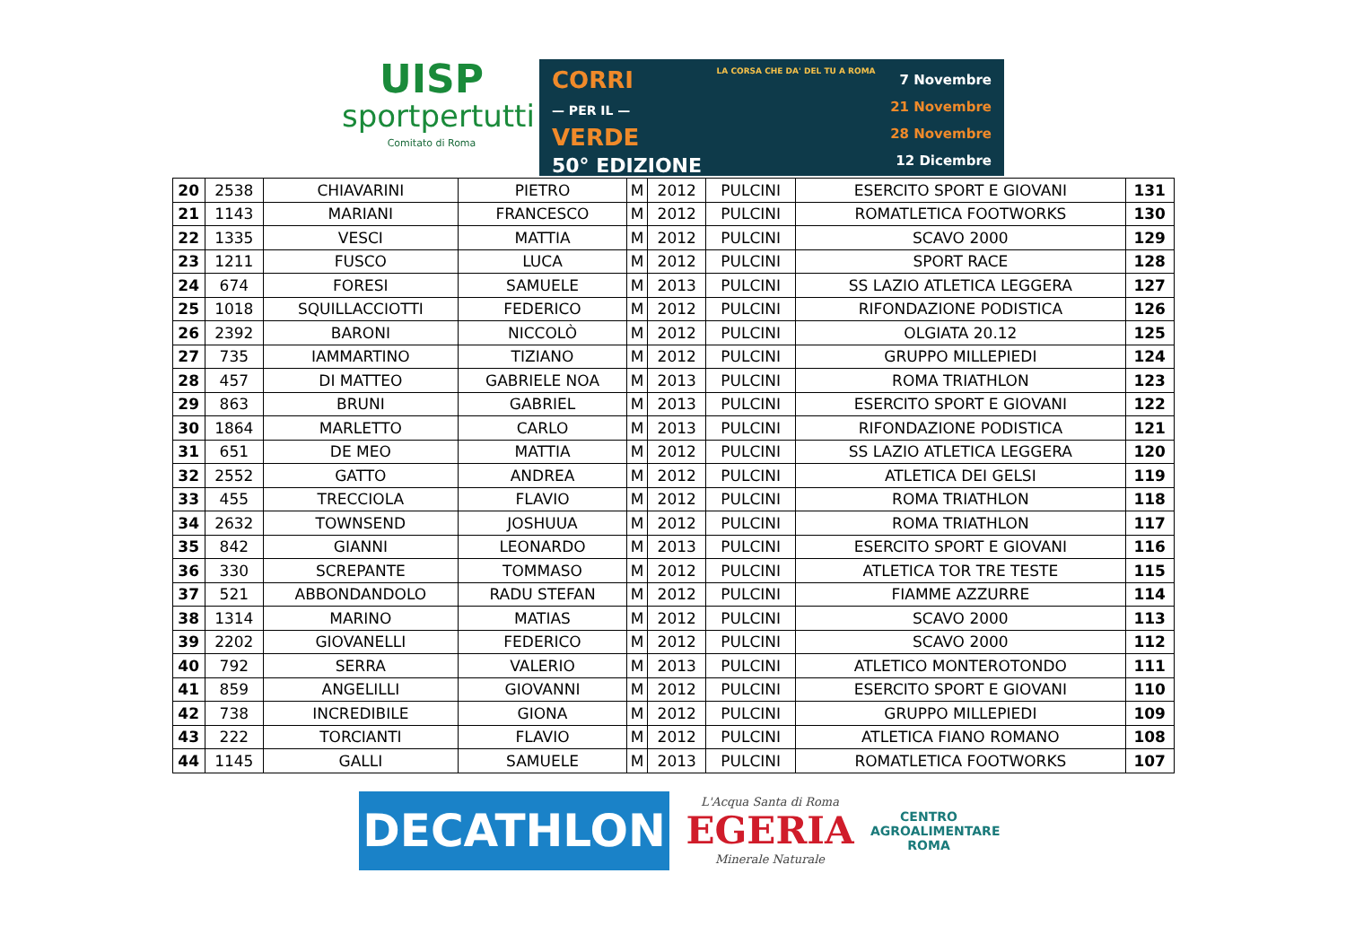UISP
sportpertutti
Comitato di Roma
CORRI
— PER IL —
VERDE
50° EDIZIONE
LA CORSA CHE DA' DEL TU A ROMA
7 Novembre
21 Novembre
28 Novembre
12 Dicembre
| 20 | 2538 | CHIAVARINI | PIETRO | M | 2012 | PULCINI | ESERCITO SPORT E GIOVANI | 131 |
| 21 | 1143 | MARIANI | FRANCESCO | M | 2012 | PULCINI | ROMATLETICA FOOTWORKS | 130 |
| 22 | 1335 | VESCI | MATTIA | M | 2012 | PULCINI | SCAVO 2000 | 129 |
| 23 | 1211 | FUSCO | LUCA | M | 2012 | PULCINI | SPORT RACE | 128 |
| 24 | 674 | FORESI | SAMUELE | M | 2013 | PULCINI | SS LAZIO ATLETICA LEGGERA | 127 |
| 25 | 1018 | SQUILLACCIOTTI | FEDERICO | M | 2012 | PULCINI | RIFONDAZIONE PODISTICA | 126 |
| 26 | 2392 | BARONI | NICCOLÒ | M | 2012 | PULCINI | OLGIATA 20.12 | 125 |
| 27 | 735 | IAMMARTINO | TIZIANO | M | 2012 | PULCINI | GRUPPO MILLEPIEDI | 124 |
| 28 | 457 | DI MATTEO | GABRIELE NOA | M | 2013 | PULCINI | ROMA TRIATHLON | 123 |
| 29 | 863 | BRUNI | GABRIEL | M | 2013 | PULCINI | ESERCITO SPORT E GIOVANI | 122 |
| 30 | 1864 | MARLETTO | CARLO | M | 2013 | PULCINI | RIFONDAZIONE PODISTICA | 121 |
| 31 | 651 | DE MEO | MATTIA | M | 2012 | PULCINI | SS LAZIO ATLETICA LEGGERA | 120 |
| 32 | 2552 | GATTO | ANDREA | M | 2012 | PULCINI | ATLETICA DEI GELSI | 119 |
| 33 | 455 | TRECCIOLA | FLAVIO | M | 2012 | PULCINI | ROMA TRIATHLON | 118 |
| 34 | 2632 | TOWNSEND | JOSHUUA | M | 2012 | PULCINI | ROMA TRIATHLON | 117 |
| 35 | 842 | GIANNI | LEONARDO | M | 2013 | PULCINI | ESERCITO SPORT E GIOVANI | 116 |
| 36 | 330 | SCREPANTE | TOMMASO | M | 2012 | PULCINI | ATLETICA TOR TRE TESTE | 115 |
| 37 | 521 | ABBONDANDOLO | RADU STEFAN | M | 2012 | PULCINI | FIAMME AZZURRE | 114 |
| 38 | 1314 | MARINO | MATIAS | M | 2012 | PULCINI | SCAVO 2000 | 113 |
| 39 | 2202 | GIOVANELLI | FEDERICO | M | 2012 | PULCINI | SCAVO 2000 | 112 |
| 40 | 792 | SERRA | VALERIO | M | 2013 | PULCINI | ATLETICO MONTEROTONDO | 111 |
| 41 | 859 | ANGELILLI | GIOVANNI | M | 2012 | PULCINI | ESERCITO SPORT E GIOVANI | 110 |
| 42 | 738 | INCREDIBILE | GIONA | M | 2012 | PULCINI | GRUPPO MILLEPIEDI | 109 |
| 43 | 222 | TORCIANTI | FLAVIO | M | 2012 | PULCINI | ATLETICA FIANO ROMANO | 108 |
| 44 | 1145 | GALLI | SAMUELE | M | 2013 | PULCINI | ROMATLETICA FOOTWORKS | 107 |
DECATHLON
L'Acqua Santa di Roma
EGERIA
Minerale Naturale
CENTRO
AGROALIMENTARE
ROMA